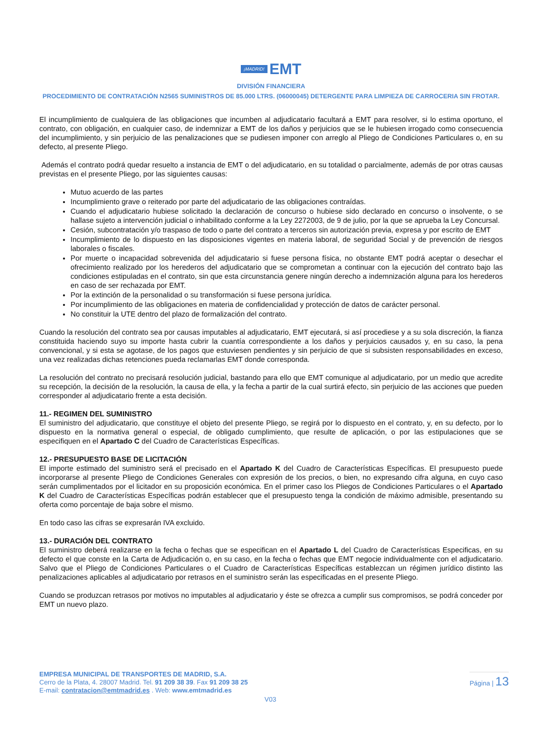¡MADRID! EMT
DIVISIÓN FINANCIERA
PROCEDIMIENTO DE CONTRATACIÓN N2565 SUMINISTROS DE 85.000 LTRS. (06000045) DETERGENTE PARA LIMPIEZA DE CARROCERIA SIN FROTAR.
El incumplimiento de cualquiera de las obligaciones que incumben al adjudicatario facultará a EMT para resolver, si lo estima oportuno, el contrato, con obligación, en cualquier caso, de indemnizar a EMT de los daños y perjuicios que se le hubiesen irrogado como consecuencia del incumplimiento, y sin perjuicio de las penalizaciones que se pudiesen imponer con arreglo al Pliego de Condiciones Particulares o, en su defecto, al presente Pliego.
Además el contrato podrá quedar resuelto a instancia de EMT o del adjudicatario, en su totalidad o parcialmente, además de por otras causas previstas en el presente Pliego, por las siguientes causas:
Mutuo acuerdo de las partes
Incumplimiento grave o reiterado por parte del adjudicatario de las obligaciones contraídas.
Cuando el adjudicatario hubiese solicitado la declaración de concurso o hubiese sido declarado en concurso o insolvente, o se hallase sujeto a intervención judicial o inhabilitado conforme a la Ley 2272003, de 9 de julio, por la que se aprueba la Ley Concursal.
Cesión, subcontratación y/o traspaso de todo o parte del contrato a terceros sin autorización previa, expresa y por escrito de EMT
Incumplimiento de lo dispuesto en las disposiciones vigentes en materia laboral, de seguridad Social y de prevención de riesgos laborales o fiscales.
Por muerte o incapacidad sobrevenida del adjudicatario si fuese persona física, no obstante EMT podrá aceptar o desechar el ofrecimiento realizado por los herederos del adjudicatario que se comprometan a continuar con la ejecución del contrato bajo las condiciones estipuladas en el contrato, sin que esta circunstancia genere ningún derecho a indemnización alguna para los herederos en caso de ser rechazada por EMT.
Por la extinción de la personalidad o su transformación si fuese persona jurídica.
Por incumplimiento de las obligaciones en materia de confidencialidad y protección de datos de carácter personal.
No constituir la UTE dentro del plazo de formalización del contrato.
Cuando la resolución del contrato sea por causas imputables al adjudicatario, EMT ejecutará, si así procediese y a su sola discreción, la fianza constituida haciendo suyo su importe hasta cubrir la cuantía correspondiente a los daños y perjuicios causados y, en su caso, la pena convencional, y si esta se agotase, de los pagos que estuviesen pendientes y sin perjuicio de que si subsisten responsabilidades en exceso, una vez realizadas dichas retenciones pueda reclamarlas EMT donde corresponda.
La resolución del contrato no precisará resolución judicial, bastando para ello que EMT comunique al adjudicatario, por un medio que acredite su recepción, la decisión de la resolución, la causa de ella, y la fecha a partir de la cual surtirá efecto, sin perjuicio de las acciones que pueden corresponder al adjudicatario frente a esta decisión.
11.- REGIMEN DEL SUMINISTRO
El suministro del adjudicatario, que constituye el objeto del presente Pliego, se regirá por lo dispuesto en el contrato, y, en su defecto, por lo dispuesto en la normativa general o especial, de obligado cumplimiento, que resulte de aplicación, o por las estipulaciones que se especifiquen en el Apartado C del Cuadro de Características Específicas.
12.- PRESUPUESTO BASE DE LICITACIÓN
El importe estimado del suministro será el precisado en el Apartado K del Cuadro de Características Específicas. El presupuesto puede incorporarse al presente Pliego de Condiciones Generales con expresión de los precios, o bien, no expresando cifra alguna, en cuyo caso serán cumplimentados por el licitador en su proposición económica. En el primer caso los Pliegos de Condiciones Particulares o el Apartado K del Cuadro de Características Específicas podrán establecer que el presupuesto tenga la condición de máximo admisible, presentando su oferta como porcentaje de baja sobre el mismo.
En todo caso las cifras se expresarán IVA excluido.
13.- DURACIÓN DEL CONTRATO
El suministro deberá realizarse en la fecha o fechas que se especifican en el Apartado L del Cuadro de Características Especificas, en su defecto el que conste en la Carta de Adjudicación o, en su caso, en la fecha o fechas que EMT negocie individualmente con el adjudicatario. Salvo que el Pliego de Condiciones Particulares o el Cuadro de Características Específicas establezcan un régimen jurídico distinto las penalizaciones aplicables al adjudicatario por retrasos en el suministro serán las especificadas en el presente Pliego.
Cuando se produzcan retrasos por motivos no imputables al adjudicatario y éste se ofrezca a cumplir sus compromisos, se podrá conceder por EMT un nuevo plazo.
EMPRESA MUNICIPAL DE TRANSPORTES DE MADRID, S.A.
Cerro de la Plata, 4. 28007 Madrid. Tel. 91 209 38 39. Fax 91 209 38 25
E-mail: contratacion@emtmadrid.es . Web: www.emtmadrid.es
Página | 13
V03